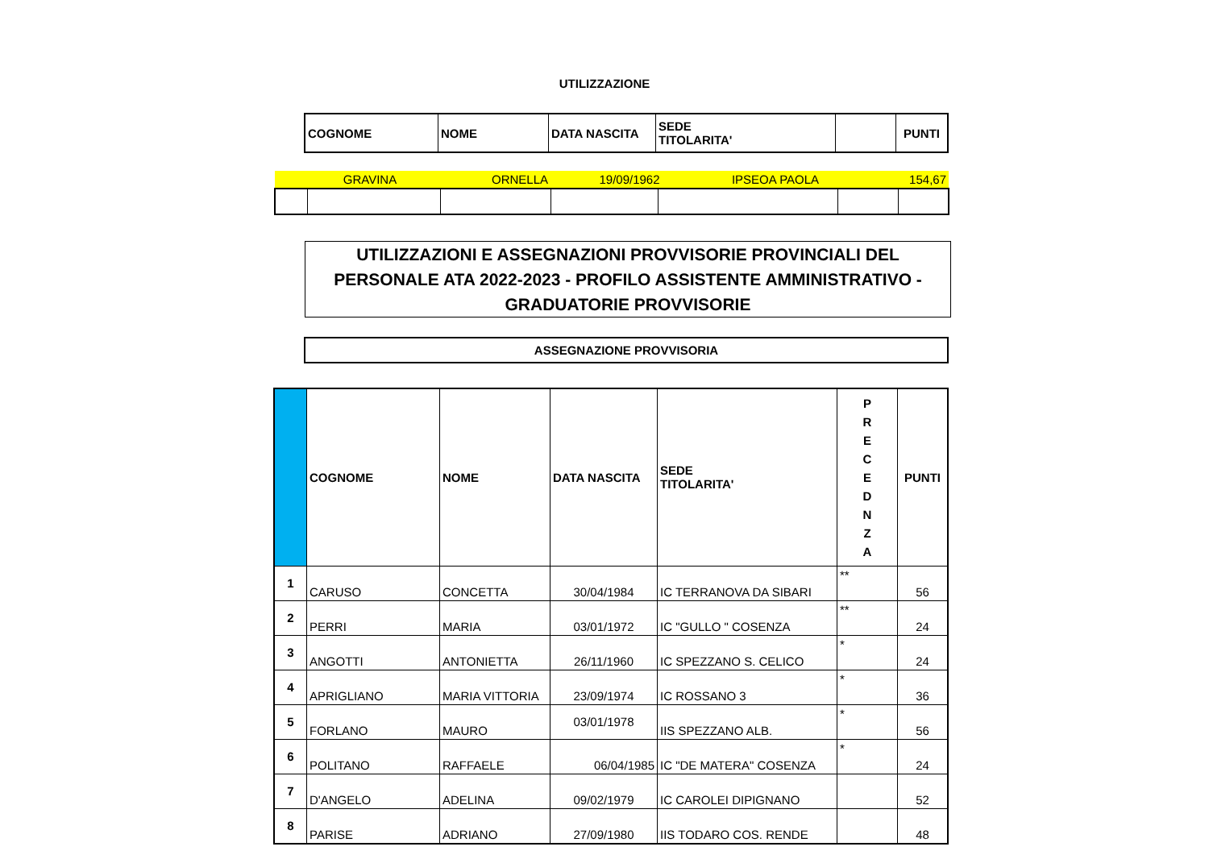UTILIZZAZIONE
| COGNOME | NOME | DATA NASCITA | SEDE TITOLARITA' | | PUNTI |
| --- | --- | --- | --- | --- | --- |
| GRAVINA | ORNELLA | 19/09/1962 | IPSEOA PAOLA | 154,67 |
UTILIZZAZIONI E ASSEGNAZIONI PROVVISORIE PROVINCIALI DEL PERSONALE ATA 2022-2023 - PROFILO ASSISTENTE AMMINISTRATIVO - GRADUATORIE PROVVISORIE
ASSEGNAZIONE PROVVISORIA
| | COGNOME | NOME | DATA NASCITA | SEDE TITOLARITA' | P R E C E D N Z A | PUNTI |
| --- | --- | --- | --- | --- | --- | --- |
| 1 | CARUSO | CONCETTA | 30/04/1984 | IC TERRANOVA DA SIBARI | ** | 56 |
| 2 | PERRI | MARIA | 03/01/1972 | IC "GULLO " COSENZA | ** | 24 |
| 3 | ANGOTTI | ANTONIETTA | 26/11/1960 | IC SPEZZANO S. CELICO | * | 24 |
| 4 | APRIGLIANO | MARIA VITTORIA | 23/09/1974 | IC ROSSANO 3 | * | 36 |
| 5 | FORLANO | MAURO | 03/01/1978 | IIS SPEZZANO ALB. | * | 56 |
| 6 | POLITANO | RAFFAELE | 06/04/1985 | IC "DE MATERA" COSENZA | * | 24 |
| 7 | D'ANGELO | ADELINA | 09/02/1979 | IC CAROLEI DIPIGNANO | | 52 |
| 8 | PARISE | ADRIANO | 27/09/1980 | IIS TODARO COS. RENDE | | 48 |